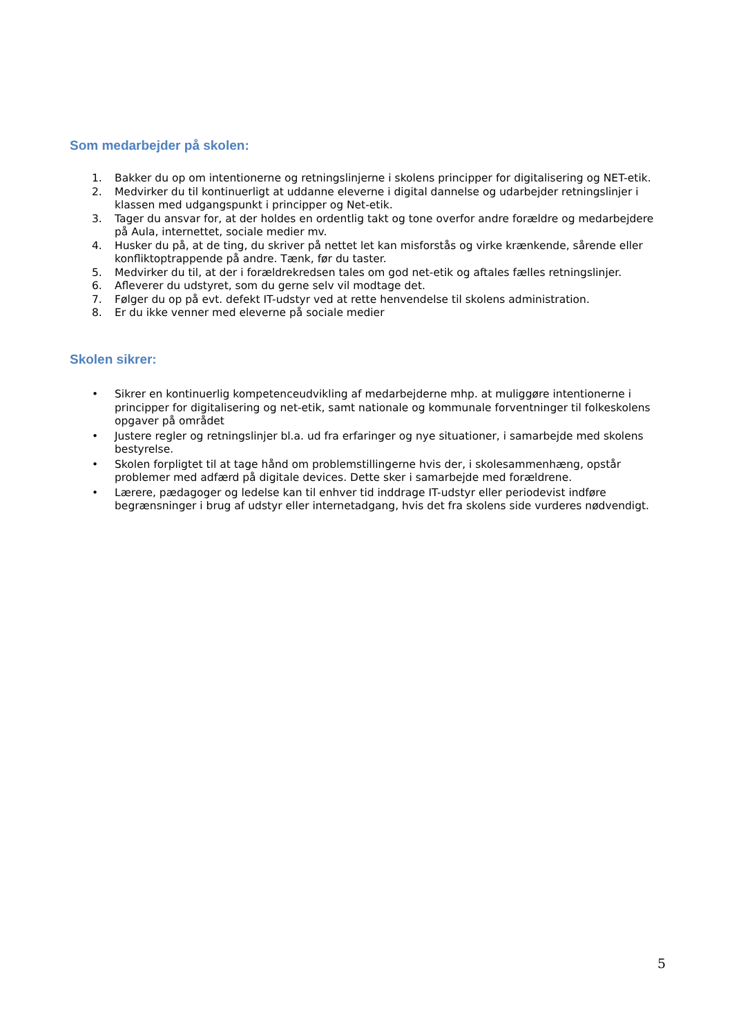Som medarbejder på skolen:
1. Bakker du op om intentionerne og retningslinjerne i skolens principper for digitalisering og NET-etik.
2. Medvirker du til kontinuerligt at uddanne eleverne i digital dannelse og udarbejder retningslinjer i klassen med udgangspunkt i principper og Net-etik.
3. Tager du ansvar for, at der holdes en ordentlig takt og tone overfor andre forældre og medarbejdere på Aula, internettet, sociale medier mv.
4. Husker du på, at de ting, du skriver på nettet let kan misforstås og virke krænkende, sårende eller konfliktoptrappende på andre. Tænk, før du taster.
5. Medvirker du til, at der i forældrekredsen tales om god net-etik og aftales fælles retningslinjer.
6. Afleverer du udstyret, som du gerne selv vil modtage det.
7. Følger du op på evt. defekt IT-udstyr ved at rette henvendelse til skolens administration.
8. Er du ikke venner med eleverne på sociale medier
Skolen sikrer:
• Sikrer en kontinuerlig kompetenceudvikling af medarbejderne mhp. at muliggøre intentionerne i principper for digitalisering og net-etik, samt nationale og kommunale forventninger til folkeskolens opgaver på området
• Justere regler og retningslinjer bl.a. ud fra erfaringer og nye situationer, i samarbejde med skolens bestyrelse.
• Skolen forpligtet til at tage hånd om problemstillingerne hvis der, i skolesammenhæng, opstår problemer med adfærd på digitale devices. Dette sker i samarbejde med forældrene.
• Lærere, pædagoger og ledelse kan til enhver tid inddrage IT-udstyr eller periodevist indføre begrænsninger i brug af udstyr eller internetadgang, hvis det fra skolens side vurderes nødvendigt.
5